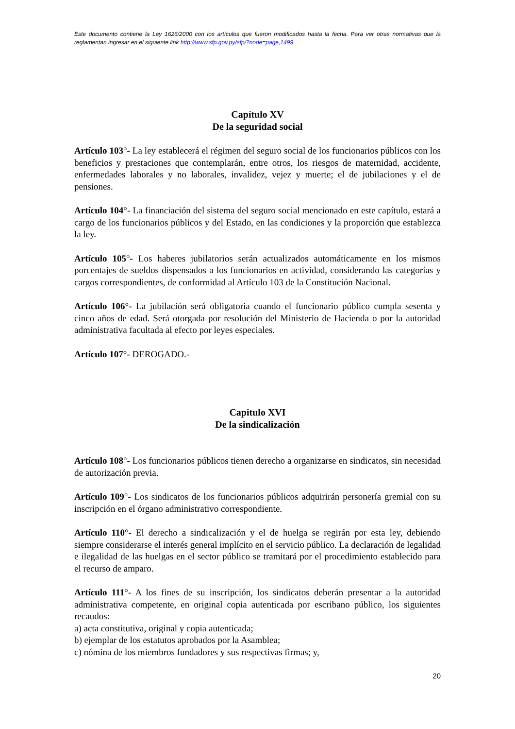Este documento contiene la Ley 1626/2000 con los artículos que fueron modificados hasta la fecha. Para ver otras normativas que la reglamentan ingresar en el siguiente link http://www.sfp.gov.py/sfp/?node=page,1499
Capítulo XV
De la seguridad social
Artículo 103°- La ley establecerá el régimen del seguro social de los funcionarios públicos con los beneficios y prestaciones que contemplarán, entre otros, los riesgos de maternidad, accidente, enfermedades laborales y no laborales, invalidez, vejez y muerte; el de jubilaciones y el de pensiones.
Artículo 104°- La financiación del sistema del seguro social mencionado en este capítulo, estará a cargo de los funcionarios públicos y del Estado, en las condiciones y la proporción que establezca la ley.
Artículo 105°- Los haberes jubilatorios serán actualizados automáticamente en los mismos porcentajes de sueldos dispensados a los funcionarios en actividad, considerando las categorías y cargos correspondientes, de conformidad al Artículo 103 de la Constitución Nacional.
Artículo 106°- La jubilación será obligatoria cuando el funcionario público cumpla sesenta y cinco años de edad. Será otorgada por resolución del Ministerio de Hacienda o por la autoridad administrativa facultada al efecto por leyes especiales.
Artículo 107°- DEROGADO.-
Capitulo XVI
De la sindicalización
Artículo 108°- Los funcionarios públicos tienen derecho a organizarse en sindicatos, sin necesidad de autorización previa.
Artículo 109°- Los sindicatos de los funcionarios públicos adquirirán personería gremial con su inscripción en el órgano administrativo correspondiente.
Artículo 110°- El derecho a sindicalización y el de huelga se regirán por esta ley, debiendo siempre considerarse el interés general implícito en el servicio público. La declaración de legalidad e ilegalidad de las huelgas en el sector público se tramitará por el procedimiento establecido para el recurso de amparo.
Artículo 111°- A los fines de su inscripción, los sindicatos deberán presentar a la autoridad administrativa competente, en original copia autenticada por escribano público, los siguientes recaudos:
a) acta constitutiva, original y copia autenticada;
b) ejemplar de los estatutos aprobados por la Asamblea;
c) nómina de los miembros fundadores y sus respectivas firmas; y,
20